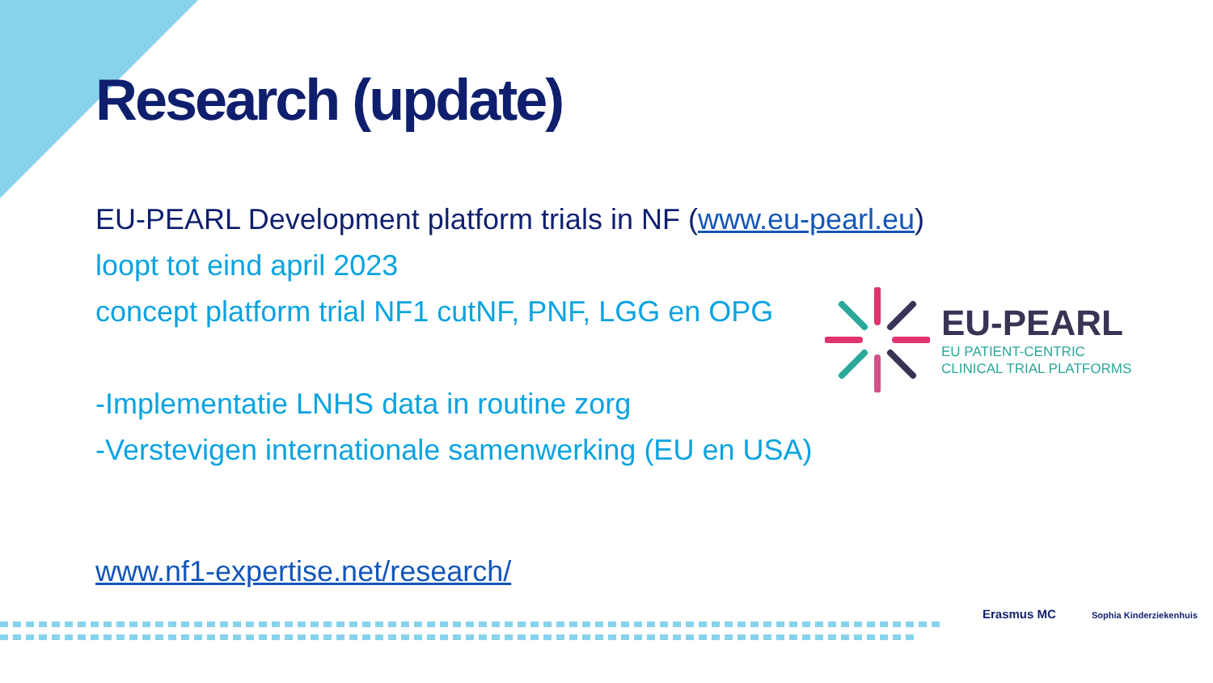Research (update)
EU-PEARL Development platform trials in NF (www.eu-pearl.eu)
loopt tot eind april 2023
concept platform trial NF1 cutNF, PNF, LGG en OPG
-Implementatie LNHS data in routine zorg
-Verstevigen internationale samenwerking (EU en USA)
www.nf1-expertise.net/research/
EU-PEARL
EU PATIENT-CENTRIC
CLINICAL TRIAL PLATFORMS
Erasmus MC Sophia Kinderziekenhuis